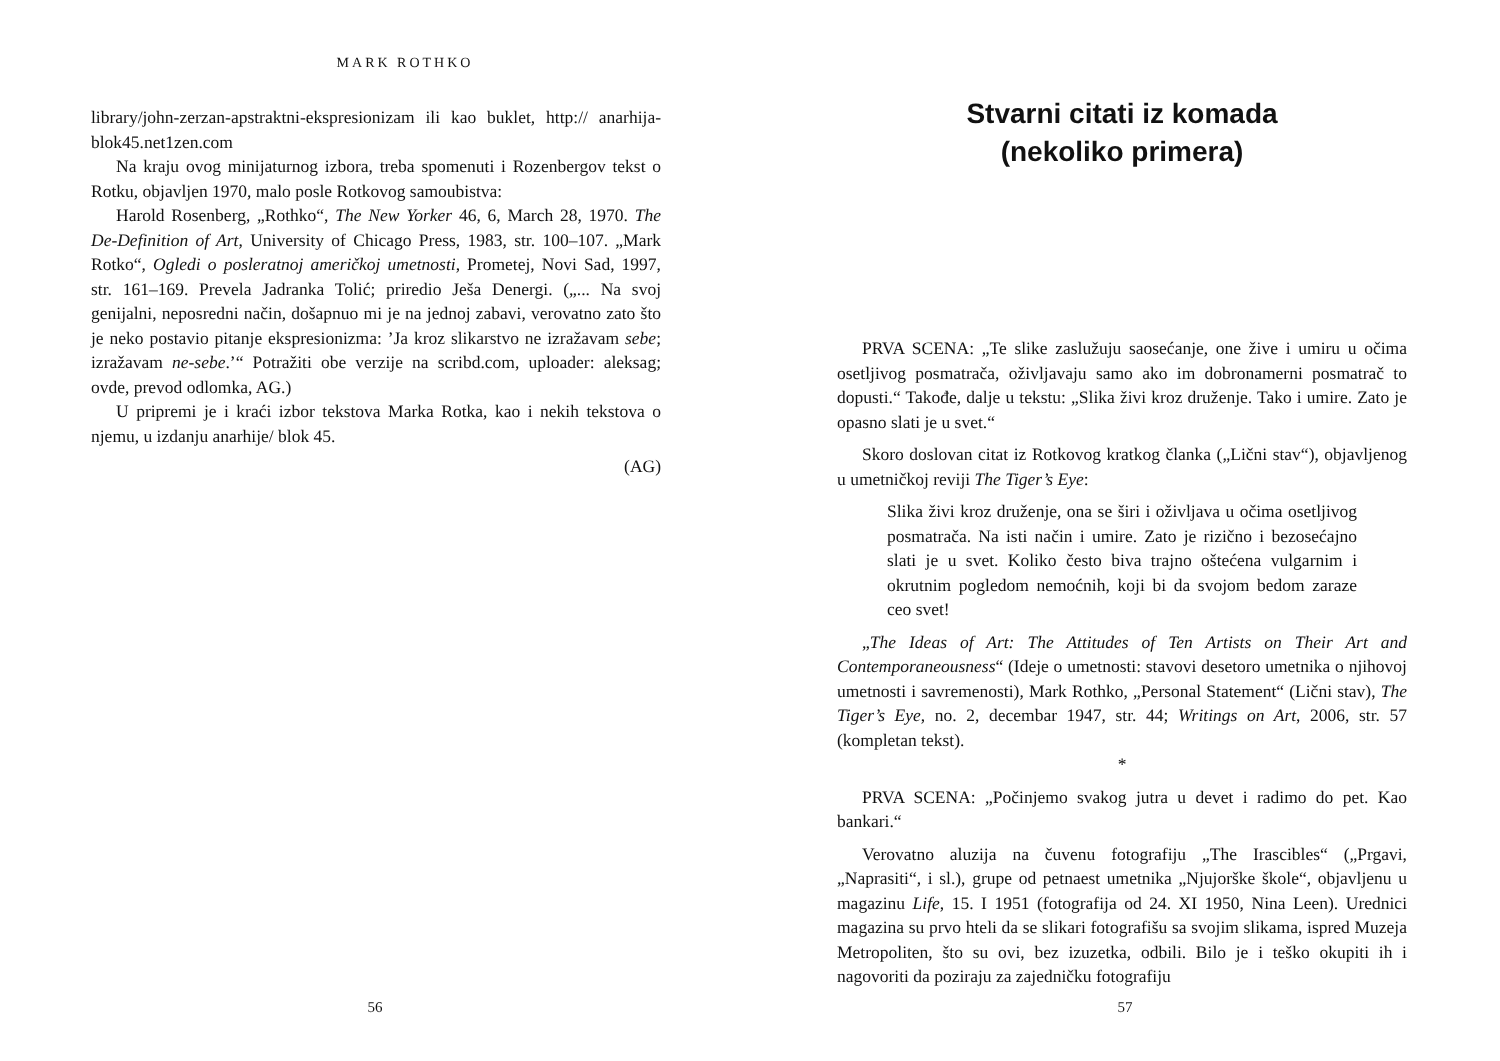MARK ROTHKO
library/john-zerzan-apstraktni-ekspresionizam ili kao buklet, http:// anarhija-blok45.net1zen.com
Na kraju ovog minijaturnog izbora, treba spomenuti i Rozenbergov tekst o Rotku, objavljen 1970, malo posle Rotkovog samoubistva:
Harold Rosenberg, „Rothko“, The New Yorker 46, 6, March 28, 1970. The De-Definition of Art, University of Chicago Press, 1983, str. 100–107. „Mark Rotko“, Ogledi o posleratnoj američkoj umetnosti, Prometej, Novi Sad, 1997, str. 161–169. Prevela Jadranka Tolić; priredio Ješa Denergi. („... Na svoj genijalni, neposredni način, došapnuo mi je na jednoj zabavi, verovatno zato što je neko postavio pitanje ekspresionizma: ’Ja kroz slikarstvo ne izražavam sebe; izražavam ne-sebe.’“ Potražiti obe verzije na scribd.com, uploader: aleksag; ovde, prevod odlomka, AG.)
U pripremi je i kraći izbor tekstova Marka Rotka, kao i nekih tekstova o njemu, u izdanju anarhije/ blok 45.
(AG)
56
Stvarni citati iz komada
(nekoliko primera)
PRVA SCENA: „Te slike zaslužuju saosećanje, one žive i umiru u očima osetljivog posmatrača, oživljavaju samo ako im dobronamerni posmatrač to dopusti.“ Takođe, dalje u tekstu: „Slika živi kroz druženje. Tako i umire. Zato je opasno slati je u svet.“
Skoro doslovan citat iz Rotkovog kratkog članka („Lični stav“), objavljenog u umetničkoj reviji The Tiger’s Eye:
Slika živi kroz druženje, ona se širi i oživljava u očima osetljivog posmatrača. Na isti način i umire. Zato je rizično i bezosećajno slati je u svet. Koliko često biva trajno oštećena vulgarnim i okrutnim pogledom nemoćnih, koji bi da svojom bedom zaraze ceo svet!
„The Ideas of Art: The Attitudes of Ten Artists on Their Art and Contemporaneousness“ (Ideje o umetnosti: stavovi desetoro umetnika o njihovoj umetnosti i savremenosti), Mark Rothko, „Personal Statement“ (Lični stav), The Tiger’s Eye, no. 2, decembar 1947, str. 44; Writings on Art, 2006, str. 57 (kompletan tekst).
*
PRVA SCENA: „Počinjemo svakog jutra u devet i radimo do pet. Kao bankari.“
Verovatno aluzija na čuvenu fotografiju „The Irascibles“ („Prgavi, „Naprasiti“, i sl.), grupe od petnaest umetnika „Njujorške škole“, objavljenu u magazinu Life, 15. I 1951 (fotografija od 24. XI 1950, Nina Leen). Urednici magazina su prvo hteli da se slikari fotografišu sa svojim slikama, ispred Muzeja Metropoliten, što su ovi, bez izuzetka, odbili. Bilo je i teško okupiti ih i nagovoriti da poziraju za zajedničku fotografiju
57